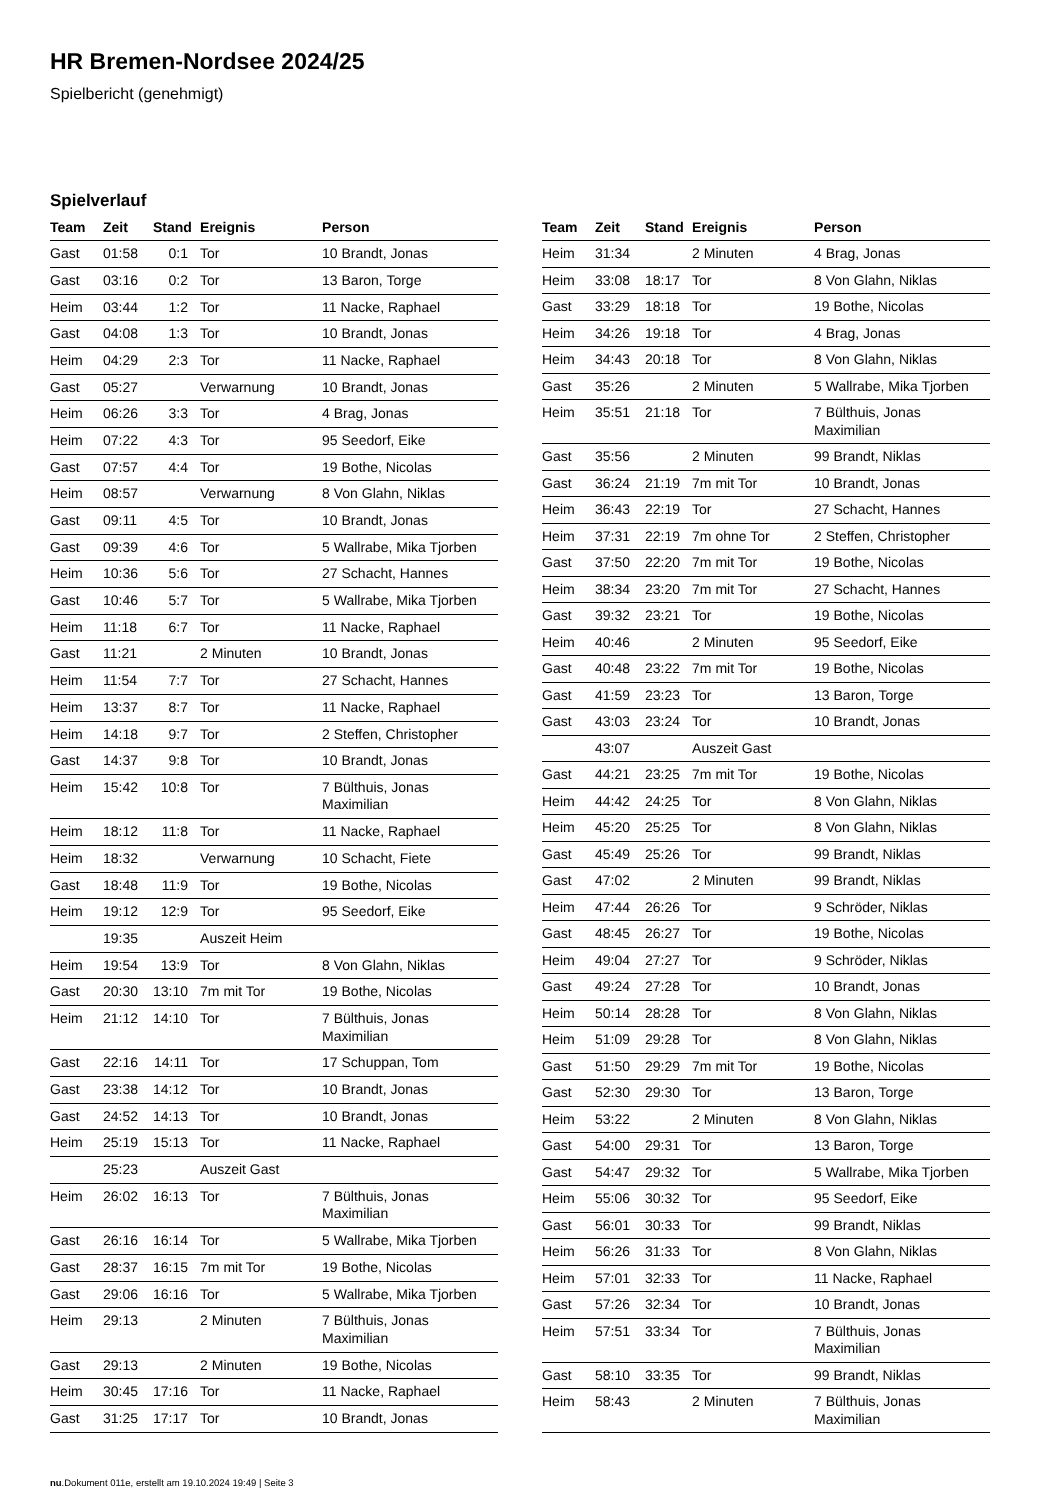HR Bremen-Nordsee 2024/25
Spielbericht (genehmigt)
Spielverlauf
| Team | Zeit | Stand | Ereignis | Person |
| --- | --- | --- | --- | --- |
| Gast | 01:58 | 0:1 | Tor | 10 Brandt, Jonas |
| Gast | 03:16 | 0:2 | Tor | 13 Baron, Torge |
| Heim | 03:44 | 1:2 | Tor | 11 Nacke, Raphael |
| Gast | 04:08 | 1:3 | Tor | 10 Brandt, Jonas |
| Heim | 04:29 | 2:3 | Tor | 11 Nacke, Raphael |
| Gast | 05:27 | | Verwarnung | 10 Brandt, Jonas |
| Heim | 06:26 | 3:3 | Tor | 4 Brag, Jonas |
| Heim | 07:22 | 4:3 | Tor | 95 Seedorf, Eike |
| Gast | 07:57 | 4:4 | Tor | 19 Bothe, Nicolas |
| Heim | 08:57 | | Verwarnung | 8 Von Glahn, Niklas |
| Gast | 09:11 | 4:5 | Tor | 10 Brandt, Jonas |
| Gast | 09:39 | 4:6 | Tor | 5 Wallrabe, Mika Tjorben |
| Heim | 10:36 | 5:6 | Tor | 27 Schacht, Hannes |
| Gast | 10:46 | 5:7 | Tor | 5 Wallrabe, Mika Tjorben |
| Heim | 11:18 | 6:7 | Tor | 11 Nacke, Raphael |
| Gast | 11:21 | | 2 Minuten | 10 Brandt, Jonas |
| Heim | 11:54 | 7:7 | Tor | 27 Schacht, Hannes |
| Heim | 13:37 | 8:7 | Tor | 11 Nacke, Raphael |
| Heim | 14:18 | 9:7 | Tor | 2 Steffen, Christopher |
| Gast | 14:37 | 9:8 | Tor | 10 Brandt, Jonas |
| Heim | 15:42 | 10:8 | Tor | 7 Bülthuis, Jonas Maximilian |
| Heim | 18:12 | 11:8 | Tor | 11 Nacke, Raphael |
| Heim | 18:32 | | Verwarnung | 10 Schacht, Fiete |
| Gast | 18:48 | 11:9 | Tor | 19 Bothe, Nicolas |
| Heim | 19:12 | 12:9 | Tor | 95 Seedorf, Eike |
| | 19:35 | | Auszeit Heim | |
| Heim | 19:54 | 13:9 | Tor | 8 Von Glahn, Niklas |
| Gast | 20:30 | 13:10 | 7m mit Tor | 19 Bothe, Nicolas |
| Heim | 21:12 | 14:10 | Tor | 7 Bülthuis, Jonas Maximilian |
| Gast | 22:16 | 14:11 | Tor | 17 Schuppan, Tom |
| Gast | 23:38 | 14:12 | Tor | 10 Brandt, Jonas |
| Gast | 24:52 | 14:13 | Tor | 10 Brandt, Jonas |
| Heim | 25:19 | 15:13 | Tor | 11 Nacke, Raphael |
| | 25:23 | | Auszeit Gast | |
| Heim | 26:02 | 16:13 | Tor | 7 Bülthuis, Jonas Maximilian |
| Gast | 26:16 | 16:14 | Tor | 5 Wallrabe, Mika Tjorben |
| Gast | 28:37 | 16:15 | 7m mit Tor | 19 Bothe, Nicolas |
| Gast | 29:06 | 16:16 | Tor | 5 Wallrabe, Mika Tjorben |
| Heim | 29:13 | | 2 Minuten | 7 Bülthuis, Jonas Maximilian |
| Gast | 29:13 | | 2 Minuten | 19 Bothe, Nicolas |
| Heim | 30:45 | 17:16 | Tor | 11 Nacke, Raphael |
| Gast | 31:25 | 17:17 | Tor | 10 Brandt, Jonas |
| Team | Zeit | Stand | Ereignis | Person |
| --- | --- | --- | --- | --- |
| Heim | 31:34 | | 2 Minuten | 4 Brag, Jonas |
| Heim | 33:08 | 18:17 | Tor | 8 Von Glahn, Niklas |
| Gast | 33:29 | 18:18 | Tor | 19 Bothe, Nicolas |
| Heim | 34:26 | 19:18 | Tor | 4 Brag, Jonas |
| Heim | 34:43 | 20:18 | Tor | 8 Von Glahn, Niklas |
| Gast | 35:26 | | 2 Minuten | 5 Wallrabe, Mika Tjorben |
| Heim | 35:51 | 21:18 | Tor | 7 Bülthuis, Jonas Maximilian |
| Gast | 35:56 | | 2 Minuten | 99 Brandt, Niklas |
| Gast | 36:24 | 21:19 | 7m mit Tor | 10 Brandt, Jonas |
| Heim | 36:43 | 22:19 | Tor | 27 Schacht, Hannes |
| Heim | 37:31 | 22:19 | 7m ohne Tor | 2 Steffen, Christopher |
| Gast | 37:50 | 22:20 | 7m mit Tor | 19 Bothe, Nicolas |
| Heim | 38:34 | 23:20 | 7m mit Tor | 27 Schacht, Hannes |
| Gast | 39:32 | 23:21 | Tor | 19 Bothe, Nicolas |
| Heim | 40:46 | | 2 Minuten | 95 Seedorf, Eike |
| Gast | 40:48 | 23:22 | 7m mit Tor | 19 Bothe, Nicolas |
| Gast | 41:59 | 23:23 | Tor | 13 Baron, Torge |
| Gast | 43:03 | 23:24 | Tor | 10 Brandt, Jonas |
| | 43:07 | | Auszeit Gast | |
| Gast | 44:21 | 23:25 | 7m mit Tor | 19 Bothe, Nicolas |
| Heim | 44:42 | 24:25 | Tor | 8 Von Glahn, Niklas |
| Heim | 45:20 | 25:25 | Tor | 8 Von Glahn, Niklas |
| Gast | 45:49 | 25:26 | Tor | 99 Brandt, Niklas |
| Gast | 47:02 | | 2 Minuten | 99 Brandt, Niklas |
| Heim | 47:44 | 26:26 | Tor | 9 Schröder, Niklas |
| Gast | 48:45 | 26:27 | Tor | 19 Bothe, Nicolas |
| Heim | 49:04 | 27:27 | Tor | 9 Schröder, Niklas |
| Gast | 49:24 | 27:28 | Tor | 10 Brandt, Jonas |
| Heim | 50:14 | 28:28 | Tor | 8 Von Glahn, Niklas |
| Heim | 51:09 | 29:28 | Tor | 8 Von Glahn, Niklas |
| Gast | 51:50 | 29:29 | 7m mit Tor | 19 Bothe, Nicolas |
| Gast | 52:30 | 29:30 | Tor | 13 Baron, Torge |
| Heim | 53:22 | | 2 Minuten | 8 Von Glahn, Niklas |
| Gast | 54:00 | 29:31 | Tor | 13 Baron, Torge |
| Gast | 54:47 | 29:32 | Tor | 5 Wallrabe, Mika Tjorben |
| Heim | 55:06 | 30:32 | Tor | 95 Seedorf, Eike |
| Gast | 56:01 | 30:33 | Tor | 99 Brandt, Niklas |
| Heim | 56:26 | 31:33 | Tor | 8 Von Glahn, Niklas |
| Heim | 57:01 | 32:33 | Tor | 11 Nacke, Raphael |
| Gast | 57:26 | 32:34 | Tor | 10 Brandt, Jonas |
| Heim | 57:51 | 33:34 | Tor | 7 Bülthuis, Jonas Maximilian |
| Gast | 58:10 | 33:35 | Tor | 99 Brandt, Niklas |
| Heim | 58:43 | | 2 Minuten | 7 Bülthuis, Jonas Maximilian |
nu.Dokument 011e, erstellt am 19.10.2024 19:49 | Seite 3